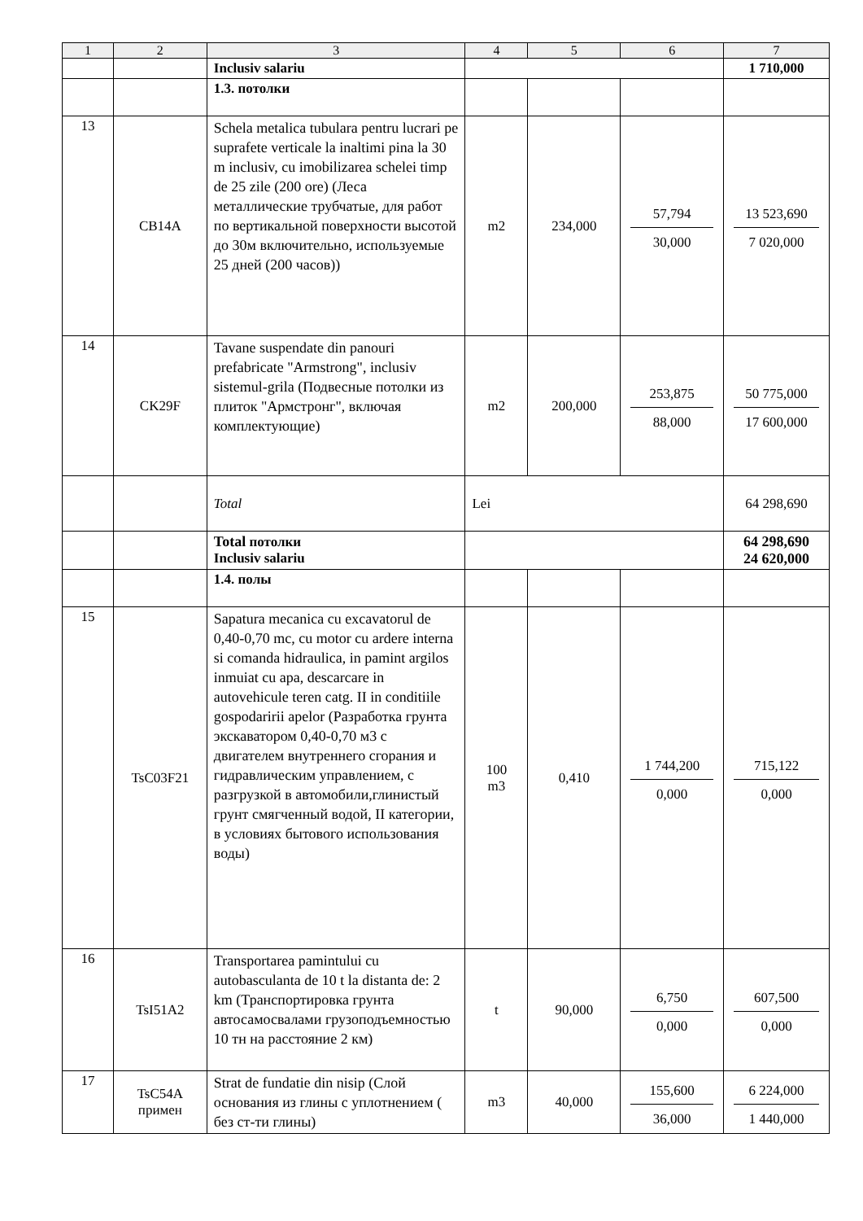| 1 | 2 | 3 | 4 | 5 | 6 | 7 |
| --- | --- | --- | --- | --- | --- | --- |
| | | Inclusiv salariu | | | | 1 710,000 |
| | | 1.3. потолки | | | | |
| 13 | CB14A | Schela metalica tubulara pentru lucrari pe suprafete verticale la inaltimi pina la 30 m inclusiv, cu imobilizarea schelei timp de 25 zile (200 ore) (Леса металлические трубчатые, для работ по вертикальной поверхности высотой до 30м включительно, используемые 25 дней (200 часов)) | m2 | 234,000 | 57,794 30,000 | 13 523,690 7 020,000 |
| 14 | CK29F | Tavane suspendate din panouri prefabricate "Armstrong", inclusiv sistemul-grila (Подвесные потолки из плиток "Армстронг", включая комплектующие) | m2 | 200,000 | 253,875 88,000 | 50 775,000 17 600,000 |
| | | Total | Lei | | | 64 298,690 |
| | | Total потолки Inclusiv salariu | | | | 64 298,690 24 620,000 |
| | | 1.4. полы | | | | |
| 15 | TsC03F21 | Sapatura mecanica cu excavatorul de 0,40-0,70 mc, cu motor cu ardere interna si comanda hidraulica, in pamint argilos inmuiat cu apa, descarcare in autovehicule teren catg. II in conditiile gospodaririi apelor (Разработка грунта экскаватором 0,40-0,70 м3 с двигателем внутреннего сгорания и гидравлическим управлением, с разгрузкой в автомобили,глинистый грунт смягченный водой, II категории, в условиях бытового использования воды) | 100 m3 | 0,410 | 1 744,200 0,000 | 715,122 0,000 |
| 16 | TsI51A2 | Transportarea pamintului cu autobasculanta de 10 t la distanta de: 2 km (Транспортировка грунта автосамосвалами грузоподъемностью 10 тн на расстояние 2 км) | t | 90,000 | 6,750 0,000 | 607,500 0,000 |
| 17 | TsC54A примен | Strat de fundatie din nisip (Слой основания из глины с уплотнением ( без ст-ти глины) | m3 | 40,000 | 155,600 36,000 | 6 224,000 1 440,000 |